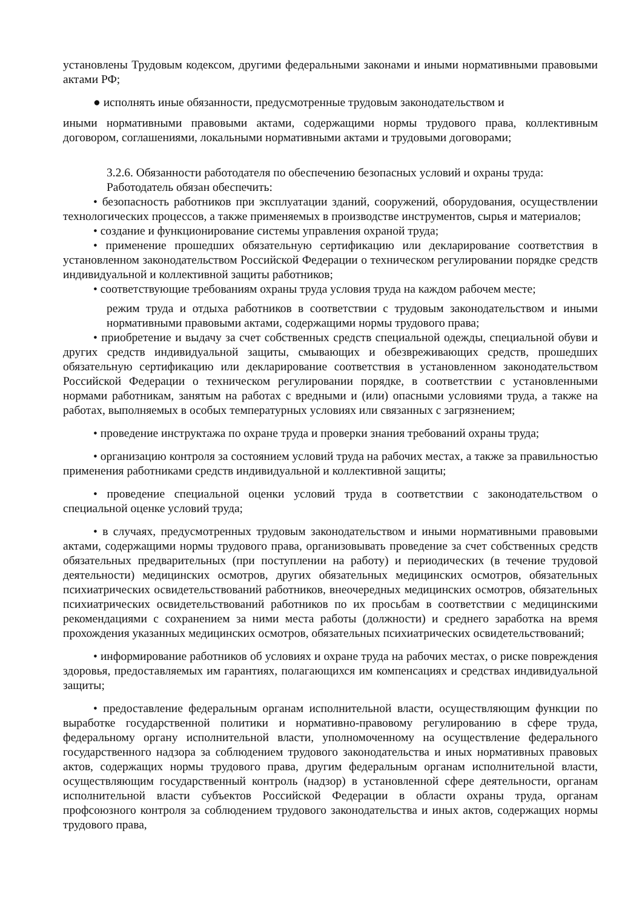установлены Трудовым кодексом, другими федеральными законами и иными нормативными правовыми актами РФ;
● исполнять иные обязанности, предусмотренные трудовым законодательством и
иными нормативными правовыми актами, содержащими нормы трудового права, коллективным договором, соглашениями, локальными нормативными актами и трудовыми договорами;
3.2.6. Обязанности работодателя по обеспечению безопасных условий и охраны труда:
Работодатель обязан обеспечить:
• безопасность работников при эксплуатации зданий, сооружений, оборудования, осуществлении технологических процессов, а также применяемых в производстве инструментов, сырья и материалов;
• создание и функционирование системы управления охраной труда;
• применение прошедших обязательную сертификацию или декларирование соответствия в установленном законодательством Российской Федерации о техническом регулировании порядке средств индивидуальной и коллективной защиты работников;
• соответствующие требованиям охраны труда условия труда на каждом рабочем месте;
режим труда и отдыха работников в соответствии с трудовым законодательством и иными нормативными правовыми актами, содержащими нормы трудового права;
• приобретение и выдачу за счет собственных средств специальной одежды, специальной обуви и других средств индивидуальной защиты, смывающих и обезвреживающих средств, прошедших обязательную сертификацию или декларирование соответствия в установленном законодательством Российской Федерации о техническом регулировании порядке, в соответствии с установленными нормами работникам, занятым на работах с вредными и (или) опасными условиями труда, а также на работах, выполняемых в особых температурных условиях или связанных с загрязнением;
• проведение инструктажа по охране труда и проверки знания требований охраны труда;
• организацию контроля за состоянием условий труда на рабочих местах, а также за правильностью применения работниками средств индивидуальной и коллективной защиты;
• проведение специальной оценки условий труда в соответствии с законодательством о специальной оценке условий труда;
• в случаях, предусмотренных трудовым законодательством и иными нормативными правовыми актами, содержащими нормы трудового права, организовывать проведение за счет собственных средств обязательных предварительных (при поступлении на работу) и периодических (в течение трудовой деятельности) медицинских осмотров, других обязательных медицинских осмотров, обязательных психиатрических освидетельствований работников, внеочередных медицинских осмотров, обязательных психиатрических освидетельствований работников по их просьбам в соответствии с медицинскими рекомендациями с сохранением за ними места работы (должности) и среднего заработка на время прохождения указанных медицинских осмотров, обязательных психиатрических освидетельствований;
• информирование работников об условиях и охране труда на рабочих местах, о риске повреждения здоровья, предоставляемых им гарантиях, полагающихся им компенсациях и средствах индивидуальной защиты;
• предоставление федеральным органам исполнительной власти, осуществляющим функции по выработке государственной политики и нормативно-правовому регулированию в сфере труда, федеральному органу исполнительной власти, уполномоченному на осуществление федерального государственного надзора за соблюдением трудового законодательства и иных нормативных правовых актов, содержащих нормы трудового права, другим федеральным органам исполнительной власти, осуществляющим государственный контроль (надзор) в установленной сфере деятельности, органам исполнительной власти субъектов Российской Федерации в области охраны труда, органам профсоюзного контроля за соблюдением трудового законодательства и иных актов, содержащих нормы трудового права,